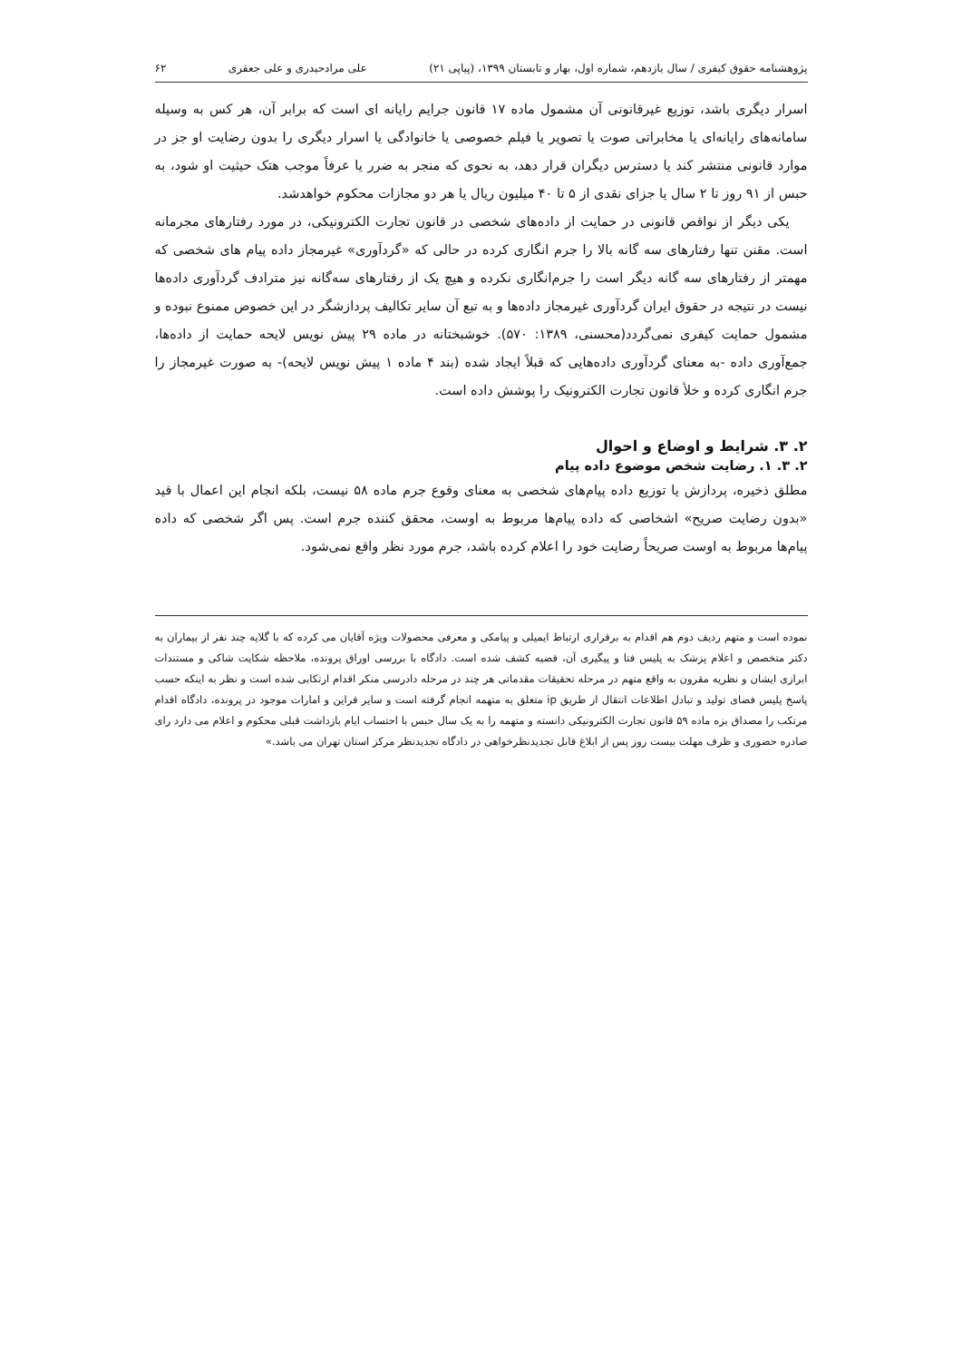پژوهشنامه حقوق کیفری / سال یازدهم، شماره اول، بهار و تابستان ۱۳۹۹، (پیاپی ۲۱) علی مرادحیدری و علی جعفری ۶۲
اسرار دیگری باشد، توزیع غیرقانونی آن مشمول ماده ۱۷ قانون جرایم رایانه ای است که برابر آن، هر کس به وسیله سامانه‌های رایانه‌ای یا مخابراتی صوت یا تصویر یا فیلم خصوصی یا خانوادگی یا اسرار دیگری را بدون رضایت او جز در موارد قانونی منتشر کند یا دسترس دیگران قرار دهد، به نحوی که منجر به ضرر یا عرفاً موجب هتک حیثیت او شود، به حبس از ۹۱ روز تا ۲ سال یا جزای نقدی از ۵ تا ۴۰ میلیون ریال یا هر دو مجازات محکوم خواهدشد.
یکی دیگر از نواقص قانونی در حمایت از داده‌های شخصی در قانون تجارت الکترونیکی، در مورد رفتارهای مجرمانه است. مقنن تنها رفتارهای سه گانه بالا را جرم انگاری کرده در حالی که «گردآوری» غیرمجاز داده پیام های شخصی که مهمتر از رفتارهای سه گانه دیگر است را جرم‌انگاری نکرده و هیچ یک از رفتارهای سه‌گانه نیز مترادف گردآوری داده‌ها نیست در نتیجه در حقوق ایران گردآوری غیرمجاز داده‌ها و به تبع آن سایر تکالیف پردازشگر در این خصوص ممنوع نبوده و مشمول حمایت کیفری نمی‌گردد(محسنی، ۱۳۸۹: ۵۷۰). خوشبختانه در ماده ۲۹ پیش نویس لایحه حمایت از داده‌ها، جمع‌آوری داده -به معنای گردآوری داده‌هایی که قبلاً ایجاد شده (بند ۴ ماده ۱ پیش نویس لایحه)- به صورت غیرمجاز را جرم انگاری کرده و خلأ قانون تجارت الکترونیک را پوشش داده است.
۲. ۳. شرایط و اوضاع و احوال
۲. ۳. ۱. رضایت شخص موضوع داده پیام
مطلق ذخیره، پردازش یا توزیع داده پیام‌های شخصی به معنای وقوع جرم ماده ۵۸ نیست، بلکه انجام این اعمال با قید «بدون رضایت صریح» اشخاصی که داده پیام‌ها مربوط به اوست، محقق کننده جرم است. پس اگر شخصی که داده پیام‌ها مربوط به اوست صریحاً رضایت خود را اعلام کرده باشد، جرم مورد نظر واقع نمی‌شود.
نموده است و متهم ردیف دوم هم اقدام به برقراری ارتباط ایمیلی و پیامکی و معرفی محصولات ویژه آقایان می کرده که با گلایه چند نفر از بیماران به دکتر متخصص و اعلام پزشک به پلیس فتا و پیگیری آن، قضیه کشف شده است. دادگاه با بررسی اوراق پرونده، ملاحظه شکایت شاکی و مستندات ابرازی ایشان و نظریه مقرون به واقع متهم در مرحله تحقیقات مقدماتی هر چند در مرحله دادرسی منکر اقدام ارتکابی شده است و نظر به اینکه حسب پاسخ پلیس فضای تولید و تبادل اطلاعات انتقال از طریق ip متعلق به متهمه انجام گرفته است و سایر قراین و امارات موجود در پرونده، دادگاه اقدام مرتکب را مصداق بزه ماده ۵۹ قانون تجارت الکترونیکی دانسته و متهمه را به یک سال حبس با احتساب ایام بازداشت قبلی محکوم و اعلام می دارد رای صادره حضوری و ظرف مهلت بیست روز پس از ابلاغ قابل تجدیدنظرخواهی در دادگاه تجدیدنظر مرکز استان تهران می باشد.»